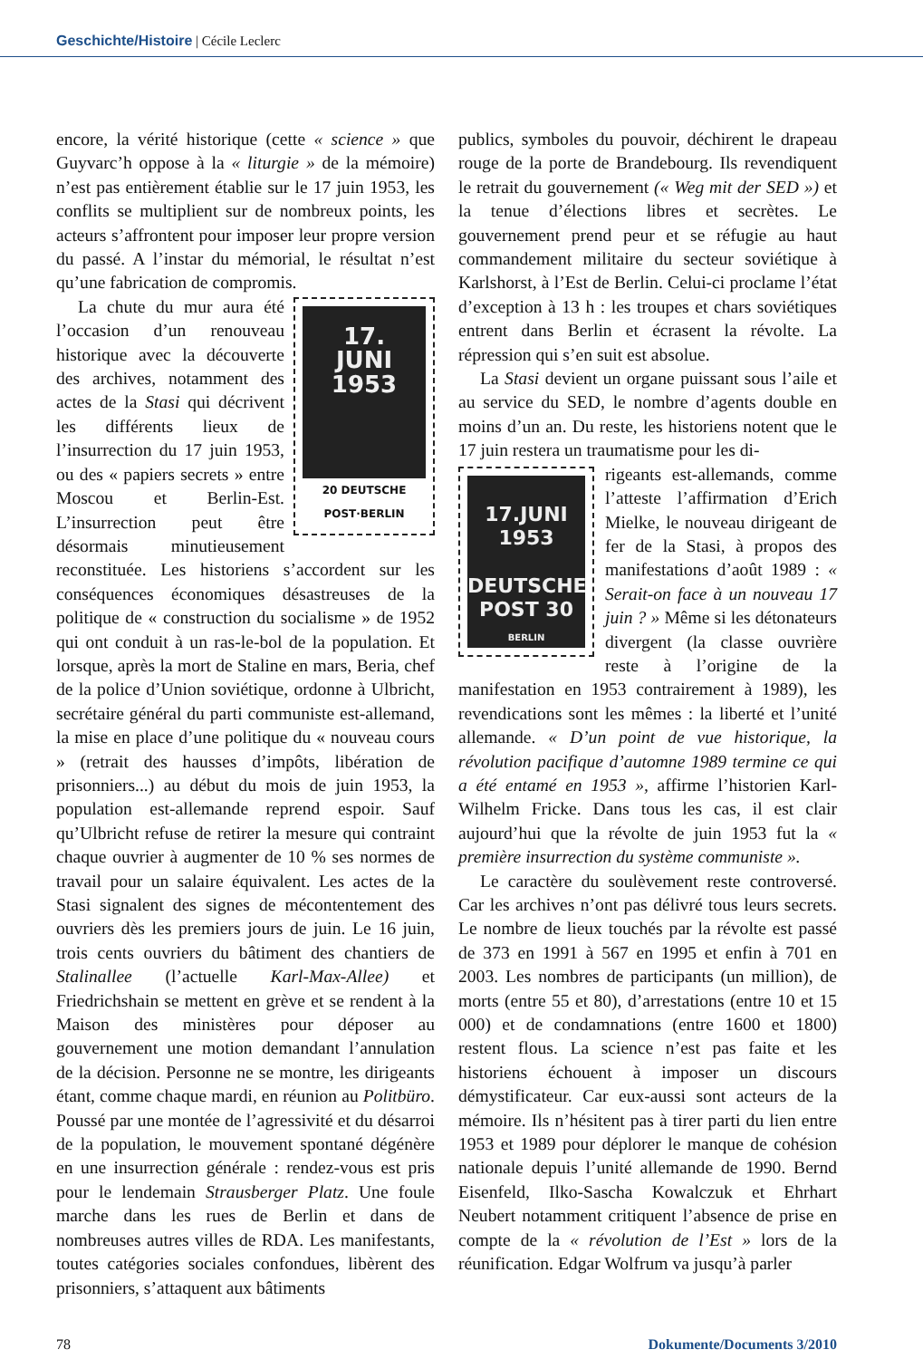Geschichte/Histoire | Cécile Leclerc
encore, la vérité historique (cette « science » que Guyvarc’h oppose à la « liturgie » de la mémoire) n’est pas entièrement établie sur le 17 juin 1953, les conflits se multiplient sur de nombreux points, les acteurs s’affrontent pour imposer leur propre version du passé. A l’instar du mémorial, le résultat n’est qu’une fabrication de compromis.
17.
JUNI
1953
20 DEUTSCHE POST·BERLIN
La chute du mur aura été l’occasion d’un renouveau historique avec la découverte des archives, notamment des actes de la Stasi qui décrivent les différents lieux de l’insurrection du 17 juin 1953, ou des « papiers secrets » entre Moscou et Berlin-Est. L’insurrection peut être désormais minutieusement reconstituée. Les historiens s’accordent sur les conséquences économiques désastreuses de la politique de « construction du socialisme » de 1952 qui ont conduit à un ras-le-bol de la population. Et lorsque, après la mort de Staline en mars, Beria, chef de la police d’Union soviétique, ordonne à Ulbricht, secrétaire général du parti communiste est-allemand, la mise en place d’une politique du « nouveau cours » (retrait des hausses d’impôts, libération de prisonniers...) au début du mois de juin 1953, la population est-allemande reprend espoir. Sauf qu’Ulbricht refuse de retirer la mesure qui contraint chaque ouvrier à augmenter de 10 % ses normes de travail pour un salaire équivalent. Les actes de la Stasi signalent des signes de mécontentement des ouvriers dès les premiers jours de juin. Le 16 juin, trois cents ouvriers du bâtiment des chantiers de Stalinallee (l’actuelle Karl-Max-Allee) et Friedrichshain se mettent en grève et se rendent à la Maison des ministères pour déposer au gouvernement une motion demandant l’annulation de la décision. Personne ne se montre, les dirigeants étant, comme chaque mardi, en réunion au Politbüro. Poussé par une montée de l’agressivité et du désarroi de la population, le mouvement spontané dégénère en une insurrection générale : rendez-vous est pris pour le lendemain Strausberger Platz. Une foule marche dans les rues de Berlin et dans de nombreuses autres villes de RDA. Les manifestants, toutes catégories sociales confondues, libèrent des prisonniers, s’attaquent aux bâtiments
publics, symboles du pouvoir, déchirent le drapeau rouge de la porte de Brandebourg. Ils revendiquent le retrait du gouvernement (« Weg mit der SED ») et la tenue d’élections libres et secrètes. Le gouvernement prend peur et se réfugie au haut commandement militaire du secteur soviétique à Karlshorst, à l’Est de Berlin. Celui-ci proclame l’état d’exception à 13 h : les troupes et chars soviétiques entrent dans Berlin et écrasent la révolte. La répression qui s’en suit est absolue.
La Stasi devient un organe puissant sous l’aile et au service du SED, le nombre d’agents double en moins d’un an. Du reste, les historiens notent que le 17 juin restera un traumatisme pour les di-
17.JUNI
1953
DEUTSCHE POST 30
BERLIN
rigeants est-allemands, comme l’atteste l’affirmation d’Erich Mielke, le nouveau dirigeant de fer de la Stasi, à propos des manifestations d’août 1989 : « Serait-on face à un nouveau 17 juin ? » Même si les détonateurs divergent (la classe ouvrière reste à l’origine de la manifestation en 1953 contrairement à 1989), les revendications sont les mêmes : la liberté et l’unité allemande. « D’un point de vue historique, la révolution pacifique d’automne 1989 termine ce qui a été entamé en 1953 », affirme l’historien Karl-Wilhelm Fricke. Dans tous les cas, il est clair aujourd’hui que la révolte de juin 1953 fut la « première insurrection du système communiste ».
Le caractère du soulèvement reste controversé. Car les archives n’ont pas délivré tous leurs secrets. Le nombre de lieux touchés par la révolte est passé de 373 en 1991 à 567 en 1995 et enfin à 701 en 2003. Les nombres de participants (un million), de morts (entre 55 et 80), d’arrestations (entre 10 et 15 000) et de condamnations (entre 1600 et 1800) restent flous. La science n’est pas faite et les historiens échouent à imposer un discours démystificateur. Car eux-aussi sont acteurs de la mémoire. Ils n’hésitent pas à tirer parti du lien entre 1953 et 1989 pour déplorer le manque de cohésion nationale depuis l’unité allemande de 1990. Bernd Eisenfeld, Ilko-Sascha Kowalczuk et Ehrhart Neubert notamment critiquent l’absence de prise en compte de la « révolution de l’Est » lors de la réunification. Edgar Wolfrum va jusqu’à parler
78 Dokumente/Documents 3/2010